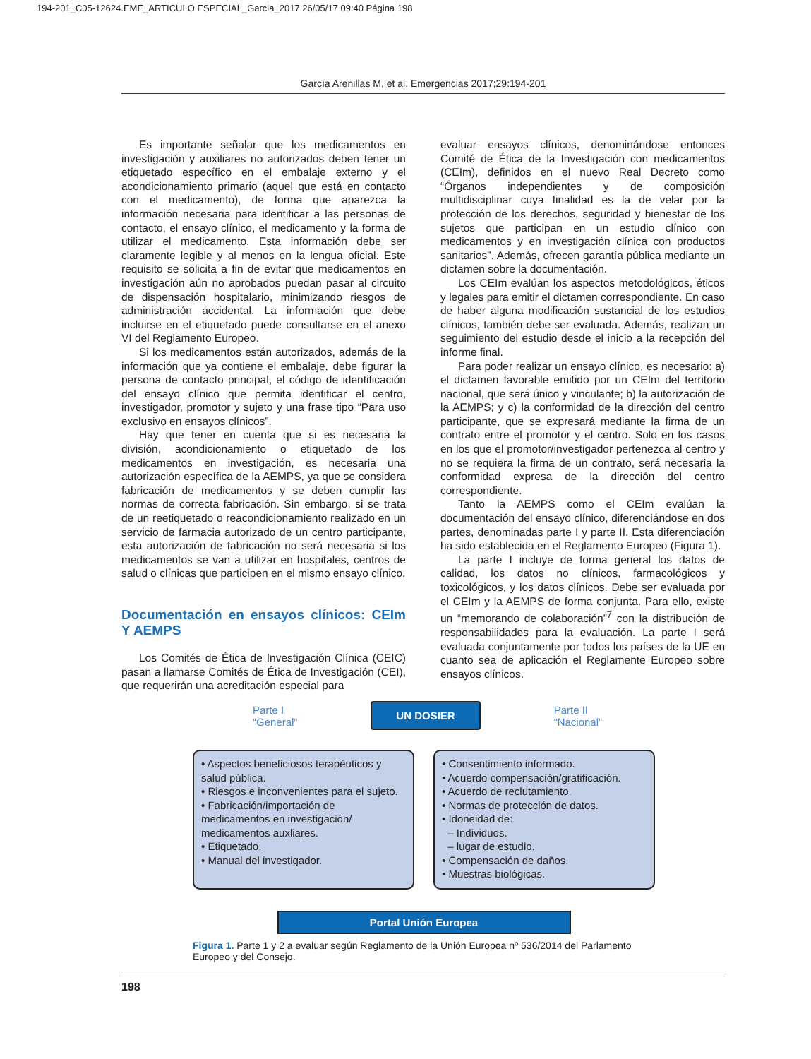194-201_C05-12624.EME_ARTICULO ESPECIAL_Garcia_2017 26/05/17 09:40 Página 198
García Arenillas M, et al. Emergencias 2017;29:194-201
Es importante señalar que los medicamentos en investigación y auxiliares no autorizados deben tener un etiquetado específico en el embalaje externo y el acondicionamiento primario (aquel que está en contacto con el medicamento), de forma que aparezca la información necesaria para identificar a las personas de contacto, el ensayo clínico, el medicamento y la forma de utilizar el medicamento. Esta información debe ser claramente legible y al menos en la lengua oficial. Este requisito se solicita a fin de evitar que medicamentos en investigación aún no aprobados puedan pasar al circuito de dispensación hospitalario, minimizando riesgos de administración accidental. La información que debe incluirse en el etiquetado puede consultarse en el anexo VI del Reglamento Europeo.
Si los medicamentos están autorizados, además de la información que ya contiene el embalaje, debe figurar la persona de contacto principal, el código de identificación del ensayo clínico que permita identificar el centro, investigador, promotor y sujeto y una frase tipo “Para uso exclusivo en ensayos clínicos”.
Hay que tener en cuenta que si es necesaria la división, acondicionamiento o etiquetado de los medicamentos en investigación, es necesaria una autorización específica de la AEMPS, ya que se considera fabricación de medicamentos y se deben cumplir las normas de correcta fabricación. Sin embargo, si se trata de un reetiquetado o reacondicionamiento realizado en un servicio de farmacia autorizado de un centro participante, esta autorización de fabricación no será necesaria si los medicamentos se van a utilizar en hospitales, centros de salud o clínicas que participen en el mismo ensayo clínico.
Documentación en ensayos clínicos: CEIm Y AEMPS
Los Comités de Ética de Investigación Clínica (CEIC) pasan a llamarse Comités de Ética de Investigación (CEI), que requerirán una acreditación especial para
evaluar ensayos clínicos, denominándose entonces Comité de Ética de la Investigación con medicamentos (CEIm), definidos en el nuevo Real Decreto como “Órganos independientes y de composición multidisciplinar cuya finalidad es la de velar por la protección de los derechos, seguridad y bienestar de los sujetos que participan en un estudio clínico con medicamentos y en investigación clínica con productos sanitarios”. Además, ofrecen garantía pública mediante un dictamen sobre la documentación.
Los CEIm evalúan los aspectos metodológicos, éticos y legales para emitir el dictamen correspondiente. En caso de haber alguna modificación sustancial de los estudios clínicos, también debe ser evaluada. Además, realizan un seguimiento del estudio desde el inicio a la recepción del informe final.
Para poder realizar un ensayo clínico, es necesario: a) el dictamen favorable emitido por un CEIm del territorio nacional, que será único y vinculante; b) la autorización de la AEMPS; y c) la conformidad de la dirección del centro participante, que se expresará mediante la firma de un contrato entre el promotor y el centro. Solo en los casos en los que el promotor/investigador pertenezca al centro y no se requiera la firma de un contrato, será necesaria la conformidad expresa de la dirección del centro correspondiente.
Tanto la AEMPS como el CEIm evalúan la documentación del ensayo clínico, diferenciándose en dos partes, denominadas parte I y parte II. Esta diferenciación ha sido establecida en el Reglamento Europeo (Figura 1).
La parte I incluye de forma general los datos de calidad, los datos no clínicos, farmacológicos y toxicológicos, y los datos clínicos. Debe ser evaluada por el CEIm y la AEMPS de forma conjunta. Para ello, existe un “memorando de colaboración”<sup>7</sup> con la distribución de responsabilidades para la evaluación. La parte I será evaluada conjuntamente por todos los países de la UE en cuanto sea de aplicación el Reglamente Europeo sobre ensayos clínicos.
Parte I
“General”
UN DOSIER
Parte II
“Nacional”
• Aspectos beneficiosos terapéuticos y salud pública.
• Riesgos e inconvenientes para el sujeto.
• Fabricación/importación de medicamentos en investigación/ medicamentos auxliares.
• Etiquetado.
• Manual del investigador.
• Consentimiento informado.
• Acuerdo compensación/gratificación.
• Acuerdo de reclutamiento.
• Normas de protección de datos.
• Idoneidad de:
– Individuos.
– lugar de estudio.
• Compensación de daños.
• Muestras biológicas.
Portal Unión Europea
Figura 1. Parte 1 y 2 a evaluar según Reglamento de la Unión Europea nº 536/2014 del Parlamento Europeo y del Consejo.
198